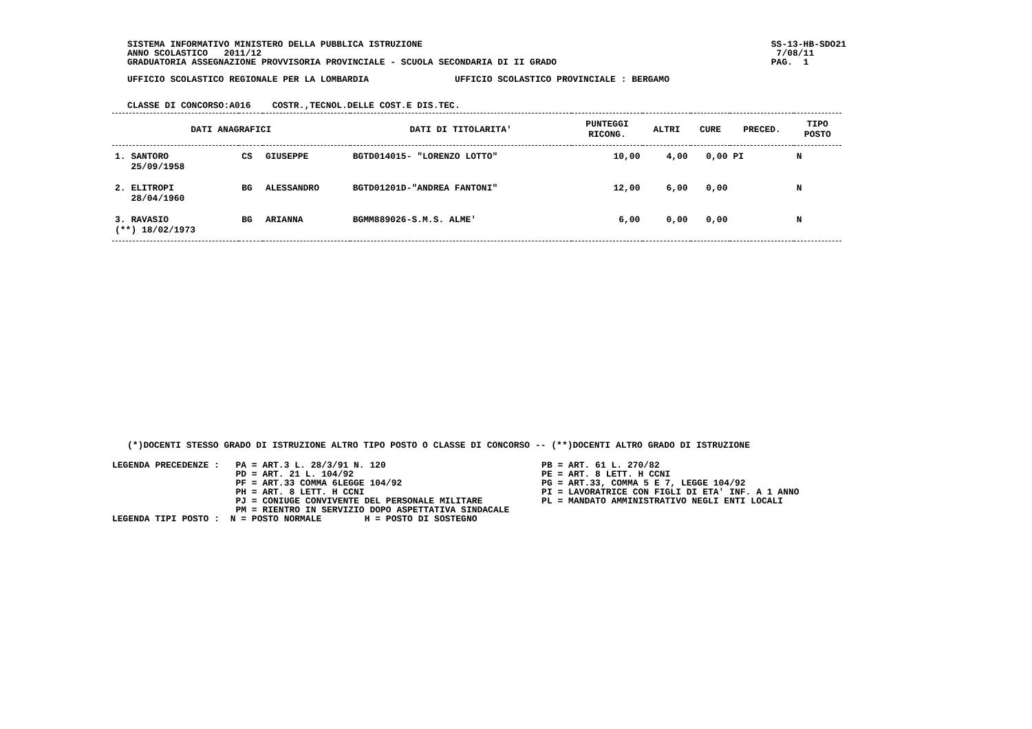SISTEMA INFORMATIVO MINISTERO DELLA PUBBLICA ISTRUZIONE
ANNO SCOLASTICO   2011/12
GRADUATORIA ASSEGNAZIONE PROVVISORIA PROVINCIALE - SCUOLA SECONDARIA DI II GRADO
SS-13-HB-SDO21
 7/08/11
PAG.  1
UFFICIO SCOLASTICO REGIONALE PER LA LOMBARDIA                UFFICIO SCOLASTICO PROVINCIALE : BERGAMO
CLASSE DI CONCORSO:A016    COSTR.,TECNOL.DELLE COST.E DIS.TEC.
| DATI ANAGRAFICI | | | DATI DI TITOLARITA' | PUNTEGGI RICONG. | ALTRI | CURE | PRECED. | TIPO POSTO |
| --- | --- | --- | --- | --- | --- | --- | --- | --- |
| 1. SANTORO 25/09/1958 | CS | GIUSEPPE | BGTD014015- "LORENZO LOTTO" | 10,00 | 4,00 | 0,00 | PI | N |
| 2. ELITROPI 28/04/1960 | BG | ALESSANDRO | BGTD01201D-"ANDREA FANTONI" | 12,00 | 6,00 | 0,00 | | N |
| 3. RAVASIO (**) 18/02/1973 | BG | ARIANNA | BGMM889026-S.M.S. ALME' | 6,00 | 0,00 | 0,00 | | N |
(*)DOCENTI STESSO GRADO DI ISTRUZIONE ALTRO TIPO POSTO O CLASSE DI CONCORSO -- (**)DOCENTI ALTRO GRADO DI ISTRUZIONE
LEGENDA PRECEDENZE :   PA = ART.3 L. 28/3/91 N. 120                             PB = ART. 61 L. 270/82
                       PD = ART. 21 L. 104/92                                   PE = ART. 8 LETT. H CCNI
                       PF = ART.33 COMMA 6LEGGE 104/92                          PG = ART.33, COMMA 5 E 7, LEGGE 104/92
                       PH = ART. 8 LETT. H CCNI                                 PI = LAVORATRICE CON FIGLI DI ETA' INF. A 1 ANNO
                       PJ = CONIUGE CONVIVENTE DEL PERSONALE MILITARE           PL = MANDATO AMMINISTRATIVO NEGLI ENTI LOCALI
                       PM = RIENTRO IN SERVIZIO DOPO ASPETTATIVA SINDACALE
LEGENDA TIPI POSTO :  N = POSTO NORMALE        H = POSTO DI SOSTEGNO